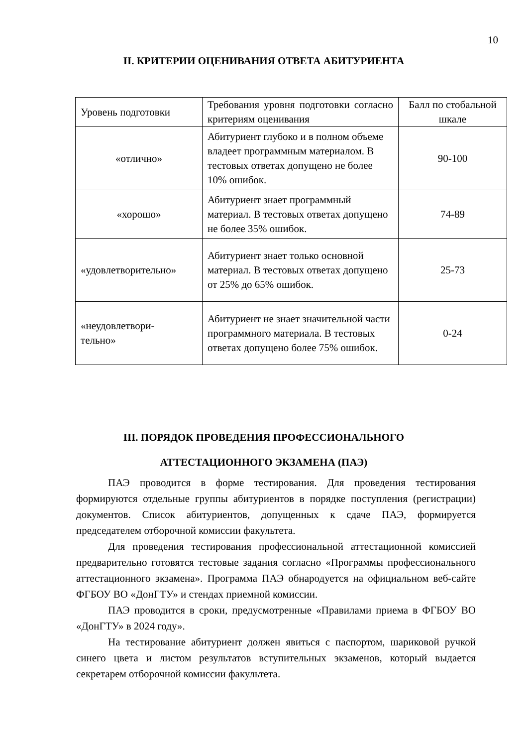10
II. КРИТЕРИИ ОЦЕНИВАНИЯ ОТВЕТА АБИТУРИЕНТА
| Уровень подготовки | Требования уровня подготовки согласно критериям оценивания | Балл по стобальной шкале |
| «отлично» | Абитуриент глубоко и в полном объеме владеет программным материалом. В тестовых ответах допущено не более 10% ошибок. | 90-100 |
| «хорошо» | Абитуриент знает программный материал. В тестовых ответах допущено не более 35% ошибок. | 74-89 |
| «удовлетворительно» | Абитуриент знает только основной материал. В тестовых ответах допущено от 25% до 65% ошибок. | 25-73 |
| «неудовлетвори- тельно» | Абитуриент не знает значительной части программного материала. В тестовых ответах допущено более 75% ошибок. | 0-24 |
III. ПОРЯДОК ПРОВЕДЕНИЯ ПРОФЕССИОНАЛЬНОГО
АТТЕСТАЦИОННОГО ЭКЗАМЕНА (ПАЭ)
ПАЭ проводится в форме тестирования. Для проведения тестирования формируются отдельные группы абитуриентов в порядке поступления (регистрации) документов. Список абитуриентов, допущенных к сдаче ПАЭ, формируется председателем отборочной комиссии факультета.
Для проведения тестирования профессиональной аттестационной комиссией предварительно готовятся тестовые задания согласно «Программы профессионального аттестационного экзамена». Программа ПАЭ обнародуется на официальном веб-сайте ФГБОУ ВО «ДонГТУ» и стендах приемной комиссии.
ПАЭ проводится в сроки, предусмотренные «Правилами приема в ФГБОУ ВО «ДонГТУ» в 2024 году».
На тестирование абитуриент должен явиться с паспортом, шариковой ручкой синего цвета и листом результатов вступительных экзаменов, который выдается секретарем отборочной комиссии факультета.